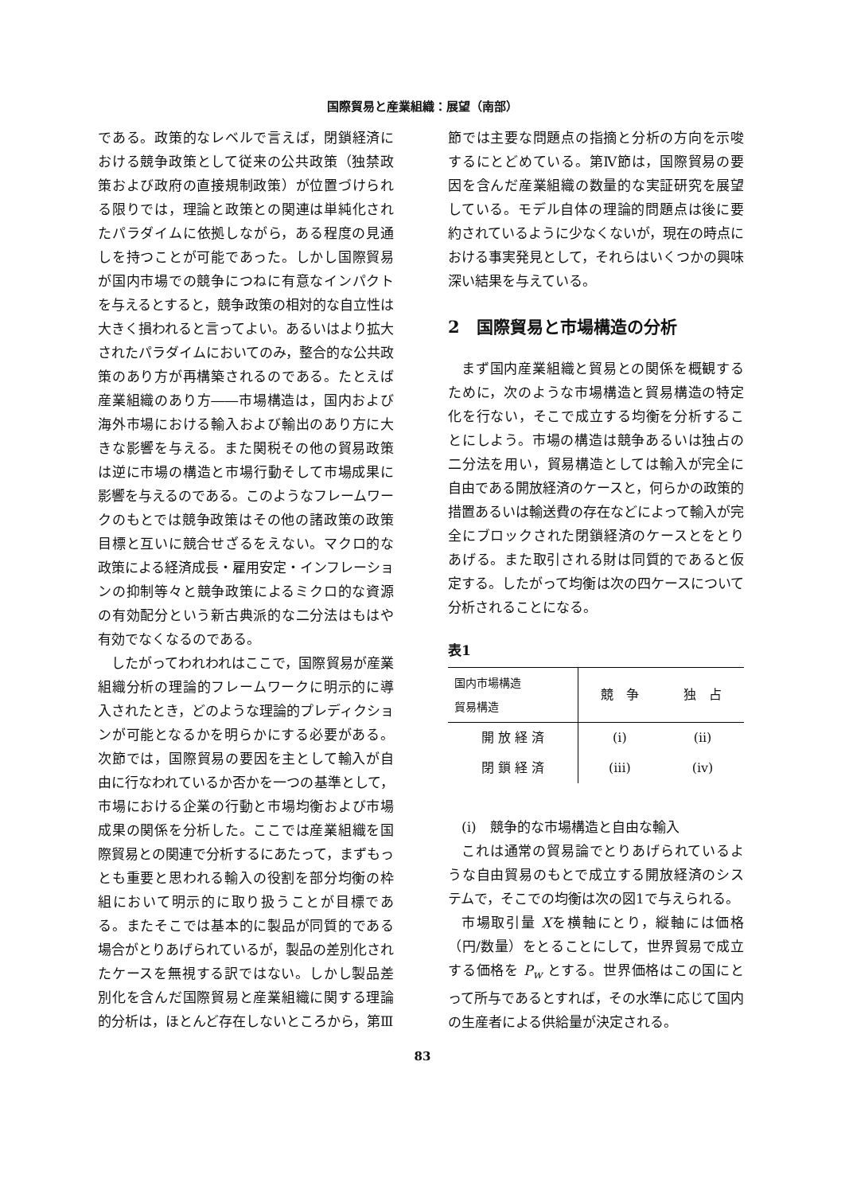国際貿易と産業組織：展望（南部）
である。政策的なレベルで言えば，閉鎖経済における競争政策として従来の公共政策（独禁政策および政府の直接規制政策）が位置づけられる限りでは，理論と政策との関連は単純化されたパラダイムに依拠しながら，ある程度の見通しを持つことが可能であった。しかし国際貿易が国内市場での競争につねに有意なインパクトを与えるとすると，競争政策の相対的な自立性は大きく損われると言ってよい。あるいはより拡大されたパラダイムにおいてのみ，整合的な公共政策のあり方が再構築されるのである。たとえば産業組織のあり方――市場構造は，国内および海外市場における輸入および輸出のあり方に大きな影響を与える。また関税その他の貿易政策は逆に市場の構造と市場行動そして市場成果に影響を与えるのである。このようなフレームワークのもとでは競争政策はその他の諸政策の政策目標と互いに競合せざるをえない。マクロ的な政策による経済成長・雇用安定・インフレーションの抑制等々と競争政策によるミクロ的な資源の有効配分という新古典派的な二分法はもはや有効でなくなるのである。
したがってわれわれはここで，国際貿易が産業組織分析の理論的フレームワークに明示的に導入されたとき，どのような理論的プレディクションが可能となるかを明らかにする必要がある。次節では，国際貿易の要因を主として輸入が自由に行なわれているか否かを一つの基準として，市場における企業の行動と市場均衡および市場成果の関係を分析した。ここでは産業組織を国際貿易との関連で分析するにあたって，まずもっとも重要と思われる輸入の役割を部分均衡の枠組において明示的に取り扱うことが目標である。またそこでは基本的に製品が同質的である場合がとりあげられているが，製品の差別化されたケースを無視する訳ではない。しかし製品差別化を含んだ国際貿易と産業組織に関する理論的分析は，ほとんど存在しないところから，第Ⅲ
節では主要な問題点の指摘と分析の方向を示唆するにとどめている。第Ⅳ節は，国際貿易の要因を含んだ産業組織の数量的な実証研究を展望している。モデル自体の理論的問題点は後に要約されているように少なくないが，現在の時点における事実発見として，それらはいくつかの興味深い結果を与えている。
2　国際貿易と市場構造の分析
まず国内産業組織と貿易との関係を概観するために，次のような市場構造と貿易構造の特定化を行ない，そこで成立する均衡を分析することにしよう。市場の構造は競争あるいは独占の二分法を用い，貿易構造としては輸入が完全に自由である開放経済のケースと，何らかの政策的措置あるいは輸送費の存在などによって輸入が完全にブロックされた閉鎖経済のケースとをとりあげる。また取引される財は同質的であると仮定する。したがって均衡は次の四ケースについて分析されることになる。
表1
| 国内市場構造 貿易構造 | 競 争 | 独 占 |
| --- | --- | --- |
| 開 放 経 済 | (i) | (ii) |
| 閉 鎖 経 済 | (iii) | (iv) |
(i)　競争的な市場構造と自由な輸入
これは通常の貿易論でとりあげられているような自由貿易のもとで成立する開放経済のシステムで，そこでの均衡は次の図1で与えられる。
市場取引量 Xを横軸にとり，縦軸には価格（円/数量）をとることにして，世界貿易で成立する価格を P<sub>w</sub> とする。世界価格はこの国にとって所与であるとすれば，その水準に応じて国内の生産者による供給量が決定される。
83